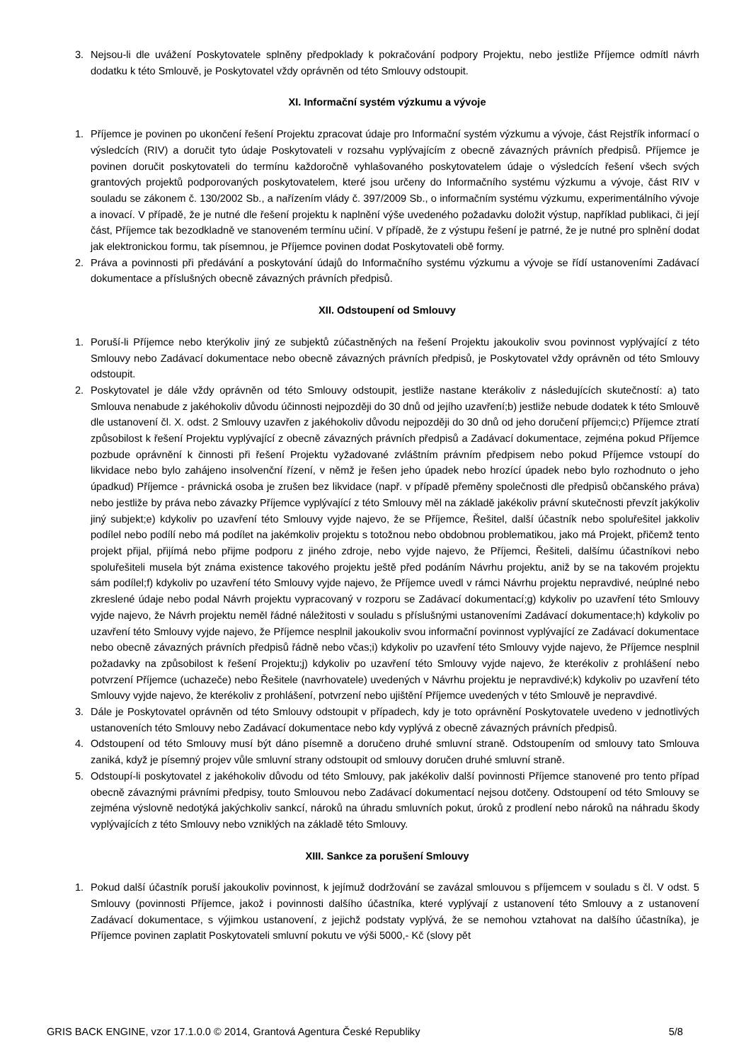3. Nejsou-li dle uvážení Poskytovatele splněny předpoklady k pokračování podpory Projektu, nebo jestliže Příjemce odmítl návrh dodatku k této Smlouvě, je Poskytovatel vždy oprávněn od této Smlouvy odstoupit.
XI. Informační systém výzkumu a vývoje
1. Příjemce je povinen po ukončení řešení Projektu zpracovat údaje pro Informační systém výzkumu a vývoje, část Rejstřík informací o výsledcích (RIV) a doručit tyto údaje Poskytovateli v rozsahu vyplývajícím z obecně závazných právních předpisů. Příjemce je povinen doručit poskytovateli do termínu každoročně vyhlašovaného poskytovatelem údaje o výsledcích řešení všech svých grantových projektů podporovaných poskytovatelem, které jsou určeny do Informačního systému výzkumu a vývoje, část RIV v souladu se zákonem č. 130/2002 Sb., a nařízením vlády č. 397/2009 Sb., o informačním systému výzkumu, experimentálního vývoje a inovací. V případě, že je nutné dle řešení projektu k naplnění výše uvedeného požadavku doložit výstup, například publikaci, či její část, Příjemce tak bezodkladně ve stanoveném termínu učiní. V případě, že z výstupu řešení je patrné, že je nutné pro splnění dodat jak elektronickou formu, tak písemnou, je Příjemce povinen dodat Poskytovateli obě formy.
2. Práva a povinnosti při předávání a poskytování údajů do Informačního systému výzkumu a vývoje se řídí ustanoveními Zadávací dokumentace a příslušných obecně závazných právních předpisů.
XII. Odstoupení od Smlouvy
1. Poruší-li Příjemce nebo kterýkoliv jiný ze subjektů zúčastněných na řešení Projektu jakoukoliv svou povinnost vyplývající z této Smlouvy nebo Zadávací dokumentace nebo obecně závazných právních předpisů, je Poskytovatel vždy oprávněn od této Smlouvy odstoupit.
2. Poskytovatel je dále vždy oprávněn od této Smlouvy odstoupit, jestliže nastane kterákoliv z následujících skutečností: a) tato Smlouva nenabude z jakéhokoliv důvodu účinnosti nejpozději do 30 dnů od jejího uzavření;b) jestliže nebude dodatek k této Smlouvě dle ustanovení čl. X. odst. 2 Smlouvy uzavřen z jakéhokoliv důvodu nejpozději do 30 dnů od jeho doručení příjemci;c) Příjemce ztratí způsobilost k řešení Projektu vyplývající z obecně závazných právních předpisů a Zadávací dokumentace, zejména pokud Příjemce pozbude oprávnění k činnosti při řešení Projektu vyžadované zvláštním právním předpisem nebo pokud Příjemce vstoupí do likvidace nebo bylo zahájeno insolvenční řízení, v němž je řešen jeho úpadek nebo hrozící úpadek nebo bylo rozhodnuto o jeho úpadkud) Příjemce - právnická osoba je zrušen bez likvidace (např. v případě přeměny společnosti dle předpisů občanského práva) nebo jestliže by práva nebo závazky Příjemce vyplývající z této Smlouvy měl na základě jakékoliv právní skutečnosti převzít jakýkoliv jiný subjekt;e) kdykoliv po uzavření této Smlouvy vyjde najevo, že se Příjemce, Řešitel, další účastník nebo spoluřešitel jakkoliv podílel nebo podílí nebo má podílet na jakémkoliv projektu s totožnou nebo obdobnou problematikou, jako má Projekt, přičemž tento projekt přijal, přijímá nebo přijme podporu z jiného zdroje, nebo vyjde najevo, že Příjemci, Řešiteli, dalšímu účastníkovi nebo spoluřešiteli musela být známa existence takového projektu ještě před podáním Návrhu projektu, aniž by se na takovém projektu sám podílel;f) kdykoliv po uzavření této Smlouvy vyjde najevo, že Příjemce uvedl v rámci Návrhu projektu nepravdivé, neúplné nebo zkreslené údaje nebo podal Návrh projektu vypracovaný v rozporu se Zadávací dokumentací;g) kdykoliv po uzavření této Smlouvy vyjde najevo, že Návrh projektu neměl řádné náležitosti v souladu s příslušnými ustanoveními Zadávací dokumentace;h) kdykoliv po uzavření této Smlouvy vyjde najevo, že Příjemce nesplnil jakoukoliv svou informační povinnost vyplývající ze Zadávací dokumentace nebo obecně závazných právních předpisů řádně nebo včas;i) kdykoliv po uzavření této Smlouvy vyjde najevo, že Příjemce nesplnil požadavky na způsobilost k řešení Projektu;j) kdykoliv po uzavření této Smlouvy vyjde najevo, že kterékoliv z prohlášení nebo potvrzení Příjemce (uchazeče) nebo Řešitele (navrhovatele) uvedených v Návrhu projektu je nepravdivé;k) kdykoliv po uzavření této Smlouvy vyjde najevo, že kterékoliv z prohlášení, potvrzení nebo ujištění Příjemce uvedených v této Smlouvě je nepravdivé.
3. Dále je Poskytovatel oprávněn od této Smlouvy odstoupit v případech, kdy je toto oprávnění Poskytovatele uvedeno v jednotlivých ustanoveních této Smlouvy nebo Zadávací dokumentace nebo kdy vyplývá z obecně závazných právních předpisů.
4. Odstoupení od této Smlouvy musí být dáno písemně a doručeno druhé smluvní straně. Odstoupením od smlouvy tato Smlouva zaniká, když je písemný projev vůle smluvní strany odstoupit od smlouvy doručen druhé smluvní straně.
5. Odstoupí-li poskytovatel z jakéhokoliv důvodu od této Smlouvy, pak jakékoliv další povinnosti Příjemce stanovené pro tento případ obecně závaznými právními předpisy, touto Smlouvou nebo Zadávací dokumentací nejsou dotčeny. Odstoupení od této Smlouvy se zejména výslovně nedotýká jakýchkoliv sankcí, nároků na úhradu smluvních pokut, úroků z prodlení nebo nároků na náhradu škody vyplývajících z této Smlouvy nebo vzniklých na základě této Smlouvy.
XIII. Sankce za porušení Smlouvy
1. Pokud další účastník poruší jakoukoliv povinnost, k jejímuž dodržování se zavázal smlouvou s příjemcem v souladu s čl. V odst. 5 Smlouvy (povinnosti Příjemce, jakož i povinnosti dalšího účastníka, které vyplývají z ustanovení této Smlouvy a z ustanovení Zadávací dokumentace, s výjimkou ustanovení, z jejichž podstaty vyplývá, že se nemohou vztahovat na dalšího účastníka), je Příjemce povinen zaplatit Poskytovateli smluvní pokutu ve výši 5000,- Kč (slovy pět
GRIS BACK ENGINE, vzor 17.1.0.0 © 2014, Grantová Agentura České Republiky 5/8